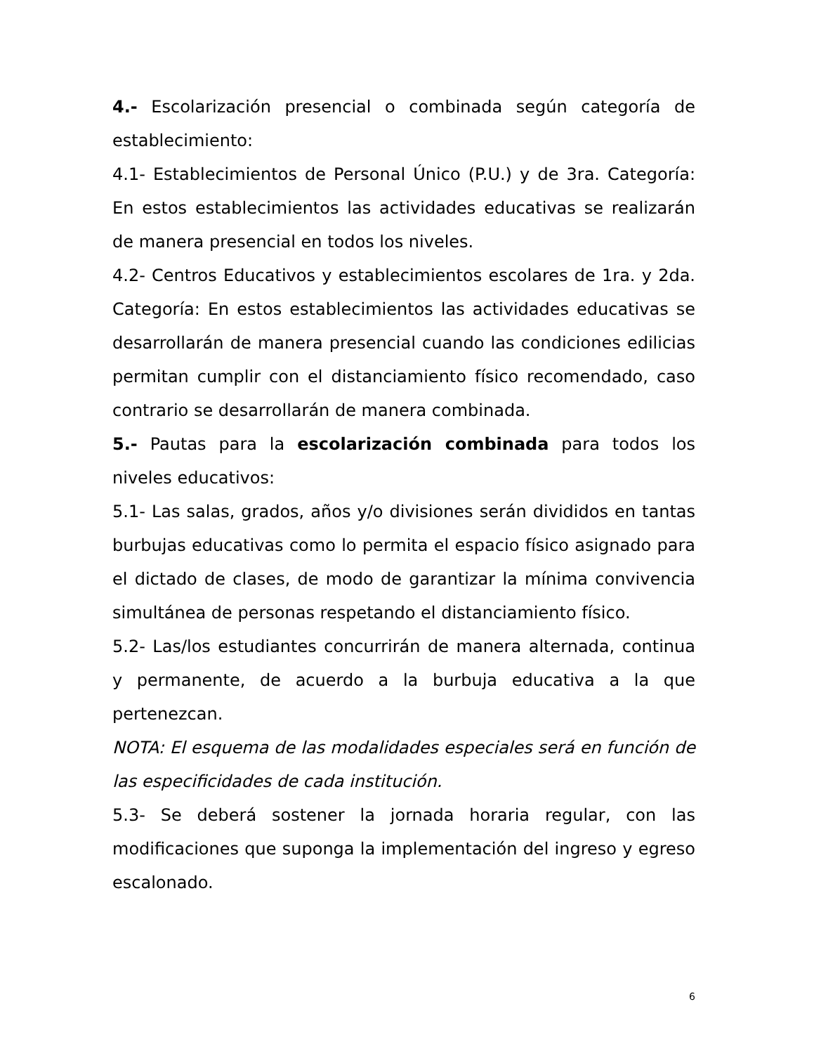4.- Escolarización presencial o combinada según categoría de establecimiento:
4.1- Establecimientos de Personal Único (P.U.) y de 3ra. Categoría: En estos establecimientos las actividades educativas se realizarán de manera presencial en todos los niveles.
4.2- Centros Educativos y establecimientos escolares de 1ra. y 2da. Categoría: En estos establecimientos las actividades educativas se desarrollarán de manera presencial cuando las condiciones edilicias permitan cumplir con el distanciamiento físico recomendado, caso contrario se desarrollarán de manera combinada.
5.- Pautas para la escolarización combinada para todos los niveles educativos:
5.1- Las salas, grados, años y/o divisiones serán divididos en tantas burbujas educativas como lo permita el espacio físico asignado para el dictado de clases, de modo de garantizar la mínima convivencia simultánea de personas respetando el distanciamiento físico.
5.2- Las/los estudiantes concurrirán de manera alternada, continua y permanente, de acuerdo a la burbuja educativa a la que pertenezcan.
NOTA: El esquema de las modalidades especiales será en función de las especificidades de cada institución.
5.3- Se deberá sostener la jornada horaria regular, con las modificaciones que suponga la implementación del ingreso y egreso escalonado.
6